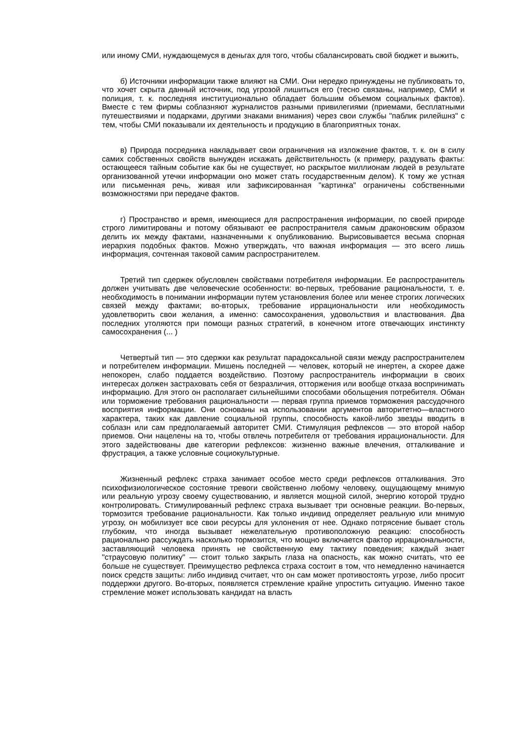или иному СМИ, нуждающемуся в деньгах для того, чтобы сбалансировать свой бюджет и выжить,
б) Источники информации также влияют на СМИ. Они нередко принуждены не публиковать то, что хочет скрыта данный источник, под угрозой лишиться его (тесно связаны, например, СМИ и полиция, т. к. последняя институционально обладает большим объемом социальных фактов). Вместе с тем фирмы соблазняют журналистов разными привилегиями (приемами, бесплатными путешествиями и подарками, другими знаками внимания) через свои службы "паблик рилейшнз" с тем, чтобы СМИ показывали их деятельность и продукцию в благоприятных тонах.
в) Природа посредника накладывает свои ограничения на изложение фактов, т. к. он в силу самих собственных свойств вынужден искажать действительность (к примеру, раздувать факты: остающееся тайным событие как бы не существует, но раскрытое миллионам людей в результате организованной утечки информации оно может стать государственным делом). К тому же устная или письменная речь, живая или зафиксированная "картинка" ограничены собственными возможностями при передаче фактов.
г) Пространство и время, имеющиеся для распространения информации, по своей природе строго лимитированы и потому обязывают ее распространителя самым драконовским образом делить их между фактами, назначенными к опубликованию. Вырисовывается весьма спорная иерархия подобных фактов. Можно утверждать, что важная информация — это всего лишь информация, сочтенная таковой самим распространителем.
Третий тип сдержек обусловлен свойствами потребителя информации. Ее распространитель должен учитывать две человеческие особенности: во-первых, требование рациональности, т. е. необходимость в понимании информации путем установления более или менее строгих логических связей между фактами; во-вторых, требование иррациональности или необходимость удовлетворить свои желания, а именно: самосохранения, удовольствия и властвования. Два последних утоляются при помощи разных стратегий, в конечном итоге отвечающих инстинкту самосохранения (... )
Четвертый тип — это сдержки как результат парадоксальной связи между распространителем и потребителем информации. Мишень последней — человек, который не инертен, а скорее даже непокорен, слабо поддается воздействию. Поэтому распространитель информации в своих интересах должен застраховать себя от безразличия, отторжения или вообще отказа воспринимать информацию. Для этого он располагает сильнейшими способами обольщения потребителя. Обман или торможение требования рациональности — первая группа приемов торможения рассудочного восприятия информации. Они основаны на использовании аргументов авторитетно—властного характера, таких как давление социальной группы, способность какой-либо звезды вводить в соблазн или сам предполагаемый авторитет СМИ. Стимуляция рефлексов — это второй набор приемов. Они нацелены на то, чтобы отвлечь потребителя от требования иррациональности. Для этого задействованы две категории рефлексов: жизненно важные влечения, отталкивание и фрустрация, а также условные социокультурные.
Жизненный рефлекс страха занимает особое место среди рефлексов отталкивания. Это психофизиологическое состояние тревоги свойственно любому человеку, ощущающему мнимую или реальную угрозу своему существованию, и является мощной силой, энергию которой трудно контролировать. Стимулированный рефлекс страха вызывает три основные реакции. Во-первых, тормозится требование рациональности. Как только индивид определяет реальную или мнимую угрозу, он мобилизует все свои ресурсы для уклонения от нее. Однако потрясение бывает столь глубоким, что иногда вызывает нежелательную противоположную реакцию: способность рационально рассуждать насколько тормозится, что мощно включается фактор иррациональности, заставляющий человека принять не свойственную ему тактику поведения; каждый знает "страусовую политику" — стоит только закрыть глаза на опасность, как можно считать, что ее больше не существует. Преимущество рефлекса страха состоит в том, что немедленно начинается поиск средств защиты: либо индивид считает, что он сам может противостоять угрозе, либо просит поддержки другого. Во-вторых, появляется стремление крайне упростить ситуацию. Именно такое стремление может использовать кандидат на власть